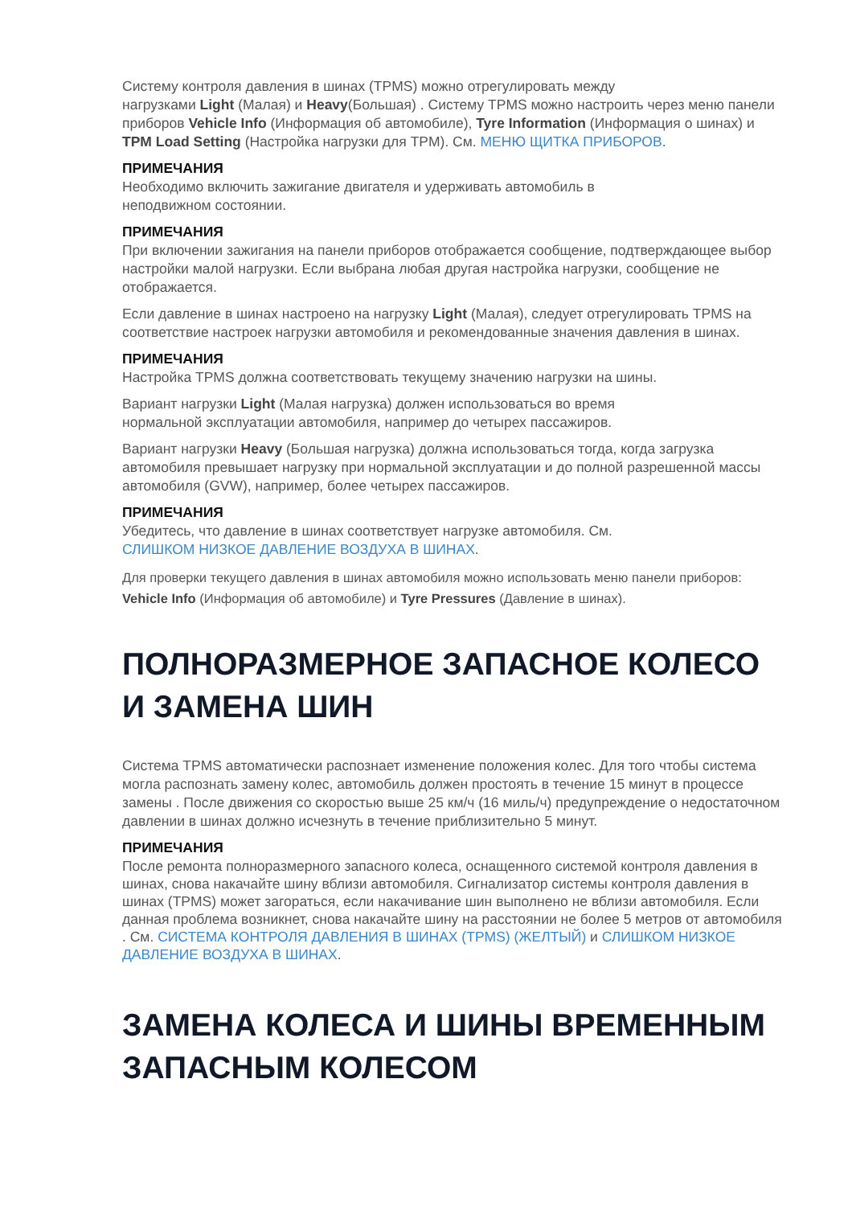Систему контроля давления в шинах (TPMS) можно отрегулировать между
нагрузками Light (Малая) и Heavy(Большая) . Систему TPMS можно настроить через меню панели приборов Vehicle Info (Информация об автомобиле), Tyre Information (Информация о шинах) и TPM Load Setting (Настройка нагрузки для TPM). См. МЕНЮ ЩИТКА ПРИБОРОВ.
ПРИМЕЧАНИЯ
Необходимо включить зажигание двигателя и удерживать автомобиль в
неподвижном состоянии.
ПРИМЕЧАНИЯ
При включении зажигания на панели приборов отображается сообщение, подтверждающее выбор настройки малой нагрузки. Если выбрана любая другая настройка нагрузки, сообщение не отображается.
Если давление в шинах настроено на нагрузку Light (Малая), следует отрегулировать TPMS на соответствие настроек нагрузки автомобиля и рекомендованные значения давления в шинах.
ПРИМЕЧАНИЯ
Настройка TPMS должна соответствовать текущему значению нагрузки на шины.
Вариант нагрузки Light (Малая нагрузка) должен использоваться во время
нормальной эксплуатации автомобиля, например до четырех пассажиров.
Вариант нагрузки Heavy (Большая нагрузка) должна использоваться тогда, когда загрузка автомобиля превышает нагрузку при нормальной эксплуатации и до полной разрешенной массы автомобиля (GVW), например, более четырех пассажиров.
ПРИМЕЧАНИЯ
Убедитесь, что давление в шинах соответствует нагрузке автомобиля. См.
СЛИШКОМ НИЗКОЕ ДАВЛЕНИЕ ВОЗДУХА В ШИНАХ.
Для проверки текущего давления в шинах автомобиля можно использовать меню панели приборов: Vehicle Info (Информация об автомобиле) и Tyre Pressures (Давление в шинах).
ПОЛНОРАЗМЕРНОЕ ЗАПАСНОЕ КОЛЕСО И ЗАМЕНА ШИН
Система TPMS автоматически распознает изменение положения колес. Для того чтобы система могла распознать замену колес, автомобиль должен простоять в течение 15 минут в процессе замены . После движения со скоростью выше 25 км/ч (16 миль/ч) предупреждение о недостаточном давлении в шинах должно исчезнуть в течение приблизительно 5 минут.
ПРИМЕЧАНИЯ
После ремонта полноразмерного запасного колеса, оснащенного системой контроля давления в шинах, снова накачайте шину вблизи автомобиля. Сигнализатор системы контроля давления в шинах (TPMS) может загораться, если накачивание шин выполнено не вблизи автомобиля. Если данная проблема возникнет, снова накачайте шину на расстоянии не более 5 метров от автомобиля . См. СИСТЕМА КОНТРОЛЯ ДАВЛЕНИЯ В ШИНАХ (TPMS) (ЖЕЛТЫЙ) и СЛИШКОМ НИЗКОЕ ДАВЛЕНИЕ ВОЗДУХА В ШИНАХ.
ЗАМЕНА КОЛЕСА И ШИНЫ ВРЕМЕННЫМ ЗАПАСНЫМ КОЛЕСОМ